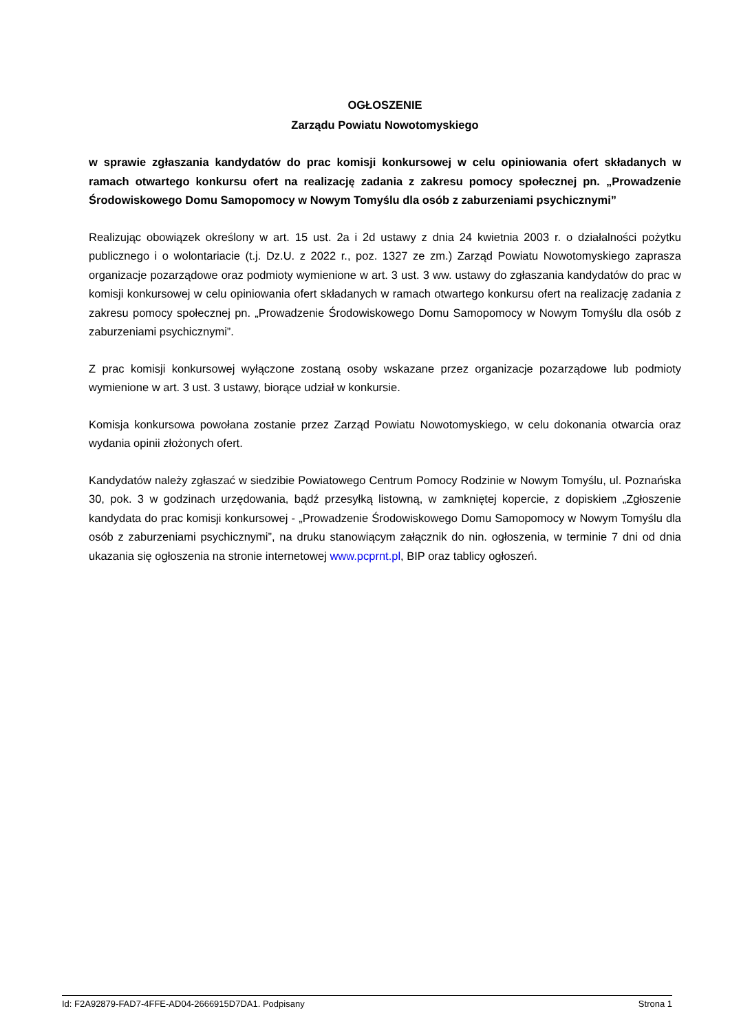OGŁOSZENIE
Zarządu Powiatu Nowotomyskiego
w sprawie zgłaszania kandydatów do prac komisji konkursowej w celu opiniowania ofert składanych w ramach otwartego konkursu ofert na realizację zadania z zakresu pomocy społecznej pn. „Prowadzenie Środowiskowego Domu Samopomocy w Nowym Tomyślu dla osób z zaburzeniami psychicznymi”
Realizując obowiązek określony w art. 15 ust. 2a i 2d ustawy z dnia 24 kwietnia 2003 r. o działalności pożytku publicznego i o wolontariacie (t.j. Dz.U. z 2022 r., poz. 1327 ze zm.) Zarząd Powiatu Nowotomyskiego zaprasza organizacje pozarządowe oraz podmioty wymienione w art. 3 ust. 3 ww. ustawy do zgłaszania kandydatów do prac w komisji konkursowej w celu opiniowania ofert składanych w ramach otwartego konkursu ofert na realizację zadania z zakresu pomocy społecznej pn. „Prowadzenie Środowiskowego Domu Samopomocy w Nowym Tomyślu dla osób z zaburzeniami psychicznymi”.
Z prac komisji konkursowej wyłączone zostaną osoby wskazane przez organizacje pozarządowe lub podmioty wymienione w art. 3 ust. 3 ustawy, biorące udział w konkursie.
Komisja konkursowa powołana zostanie przez Zarząd Powiatu Nowotomyskiego, w celu dokonania otwarcia oraz wydania opinii złożonych ofert.
Kandydatów należy zgłaszać w siedzibie Powiatowego Centrum Pomocy Rodzinie w Nowym Tomyślu, ul. Poznańska 30, pok. 3 w godzinach urzędowania, bądź przesyłką listowną, w zamkniętej kopercie, z dopiskiem „Zgłoszenie kandydata do prac komisji konkursowej - „Prowadzenie Środowiskowego Domu Samopomocy w Nowym Tomyślu dla osób z zaburzeniami psychicznymi”, na druku stanowiącym załącznik do nin. ogłoszenia, w terminie 7 dni od dnia ukazania się ogłoszenia na stronie internetowej www.pcprnt.pl, BIP oraz tablicy ogłoszeń.
Id: F2A92879-FAD7-4FFE-AD04-2666915D7DA1. Podpisany Strona 1